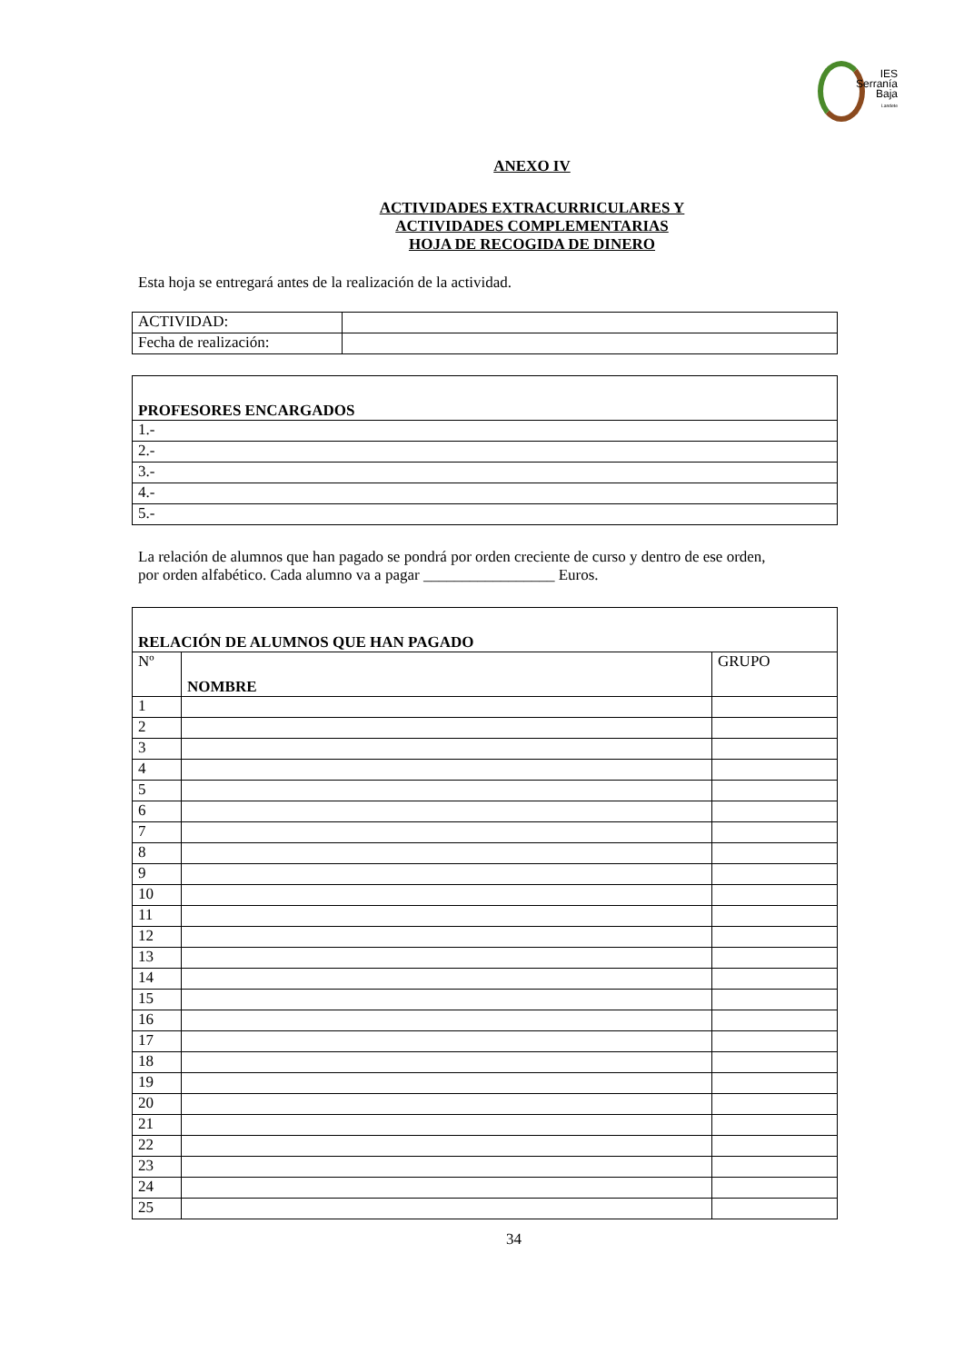IES
Serranía
Baja
Landete
ANEXO IV
ACTIVIDADES EXTRACURRICULARES Y
ACTIVIDADES COMPLEMENTARIAS
HOJA DE RECOGIDA DE DINERO
Esta hoja se entregará antes de la realización de la actividad.
| ACTIVIDAD: | |
| Fecha de realización: | |
| PROFESORES ENCARGADOS |
| 1.- |
| 2.- |
| 3.- |
| 4.- |
| 5.- |
La relación de alumnos que han pagado se pondrá por orden creciente de curso y dentro de ese orden,
por orden alfabético. Cada alumno va a pagar _________________ Euros.
| RELACIÓN DE ALUMNOS QUE HAN PAGADO | | |
| Nº | NOMBRE | GRUPO |
| 1 | | |
| 2 | | |
| 3 | | |
| 4 | | |
| 5 | | |
| 6 | | |
| 7 | | |
| 8 | | |
| 9 | | |
| 10 | | |
| 11 | | |
| 12 | | |
| 13 | | |
| 14 | | |
| 15 | | |
| 16 | | |
| 17 | | |
| 18 | | |
| 19 | | |
| 20 | | |
| 21 | | |
| 22 | | |
| 23 | | |
| 24 | | |
| 25 | | |
34